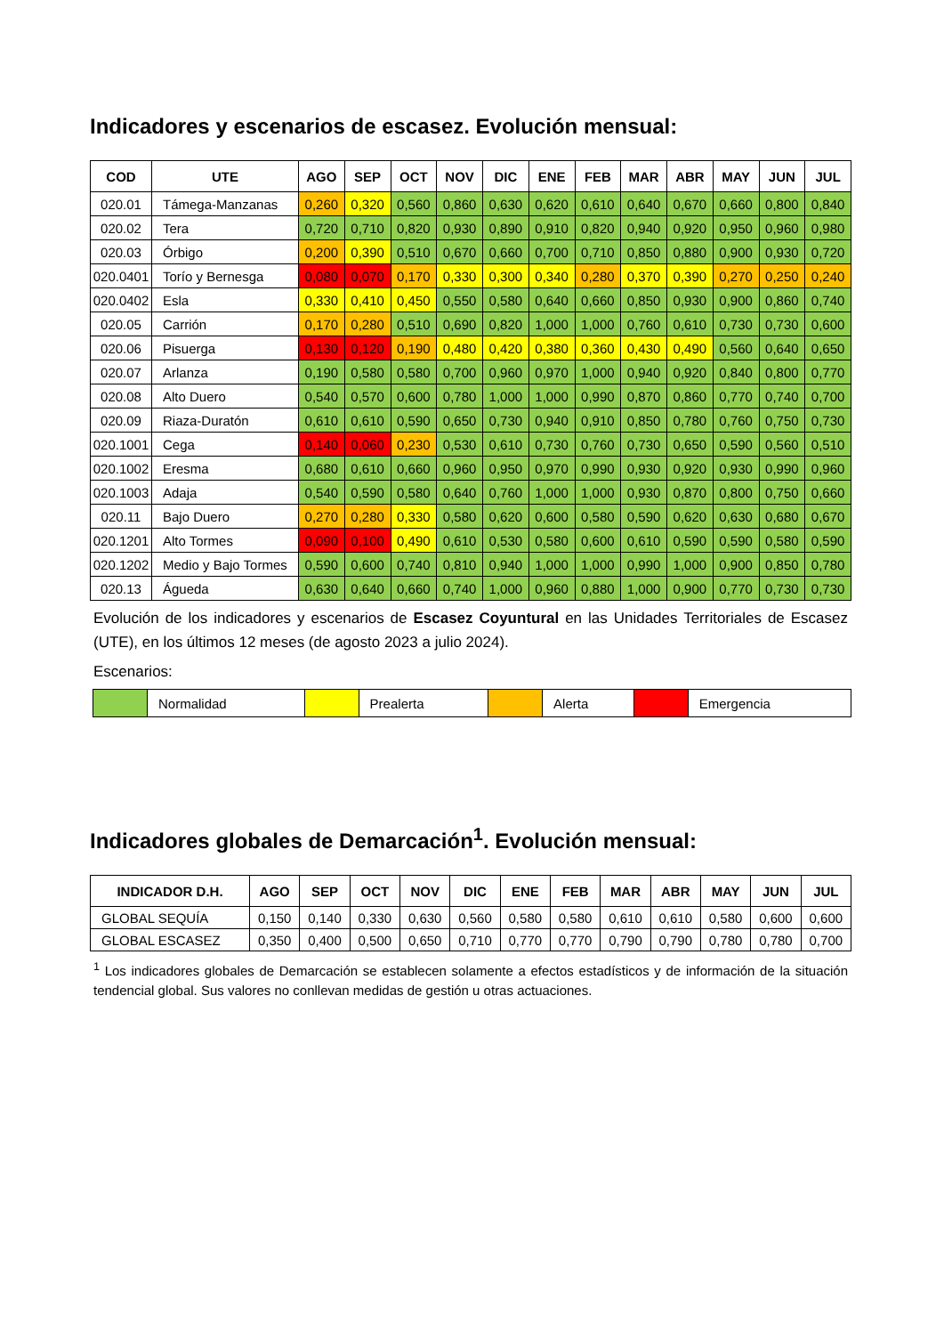Indicadores y escenarios de escasez. Evolución mensual:
| COD | UTE | AGO | SEP | OCT | NOV | DIC | ENE | FEB | MAR | ABR | MAY | JUN | JUL |
| --- | --- | --- | --- | --- | --- | --- | --- | --- | --- | --- | --- | --- | --- |
| 020.01 | Támega-Manzanas | 0,260 | 0,320 | 0,560 | 0,860 | 0,630 | 0,620 | 0,610 | 0,640 | 0,670 | 0,660 | 0,800 | 0,840 |
| 020.02 | Tera | 0,720 | 0,710 | 0,820 | 0,930 | 0,890 | 0,910 | 0,820 | 0,940 | 0,920 | 0,950 | 0,960 | 0,980 |
| 020.03 | Órbigo | 0,200 | 0,390 | 0,510 | 0,670 | 0,660 | 0,700 | 0,710 | 0,850 | 0,880 | 0,900 | 0,930 | 0,720 |
| 020.0401 | Torío y Bernesga | 0,080 | 0,070 | 0,170 | 0,330 | 0,300 | 0,340 | 0,280 | 0,370 | 0,390 | 0,270 | 0,250 | 0,240 |
| 020.0402 | Esla | 0,330 | 0,410 | 0,450 | 0,550 | 0,580 | 0,640 | 0,660 | 0,850 | 0,930 | 0,900 | 0,860 | 0,740 |
| 020.05 | Carrión | 0,170 | 0,280 | 0,510 | 0,690 | 0,820 | 1,000 | 1,000 | 0,760 | 0,610 | 0,730 | 0,730 | 0,600 |
| 020.06 | Pisuerga | 0,130 | 0,120 | 0,190 | 0,480 | 0,420 | 0,380 | 0,360 | 0,430 | 0,490 | 0,560 | 0,640 | 0,650 |
| 020.07 | Arlanza | 0,190 | 0,580 | 0,580 | 0,700 | 0,960 | 0,970 | 1,000 | 0,940 | 0,920 | 0,840 | 0,800 | 0,770 |
| 020.08 | Alto Duero | 0,540 | 0,570 | 0,600 | 0,780 | 1,000 | 1,000 | 0,990 | 0,870 | 0,860 | 0,770 | 0,740 | 0,700 |
| 020.09 | Riaza-Duratón | 0,610 | 0,610 | 0,590 | 0,650 | 0,730 | 0,940 | 0,910 | 0,850 | 0,780 | 0,760 | 0,750 | 0,730 |
| 020.1001 | Cega | 0,140 | 0,060 | 0,230 | 0,530 | 0,610 | 0,730 | 0,760 | 0,730 | 0,650 | 0,590 | 0,560 | 0,510 |
| 020.1002 | Eresma | 0,680 | 0,610 | 0,660 | 0,960 | 0,950 | 0,970 | 0,990 | 0,930 | 0,920 | 0,930 | 0,990 | 0,960 |
| 020.1003 | Adaja | 0,540 | 0,590 | 0,580 | 0,640 | 0,760 | 1,000 | 1,000 | 0,930 | 0,870 | 0,800 | 0,750 | 0,660 |
| 020.11 | Bajo Duero | 0,270 | 0,280 | 0,330 | 0,580 | 0,620 | 0,600 | 0,580 | 0,590 | 0,620 | 0,630 | 0,680 | 0,670 |
| 020.1201 | Alto Tormes | 0,090 | 0,100 | 0,490 | 0,610 | 0,530 | 0,580 | 0,600 | 0,610 | 0,590 | 0,590 | 0,580 | 0,590 |
| 020.1202 | Medio y Bajo Tormes | 0,590 | 0,600 | 0,740 | 0,810 | 0,940 | 1,000 | 1,000 | 0,990 | 1,000 | 0,900 | 0,850 | 0,780 |
| 020.13 | Águeda | 0,630 | 0,640 | 0,660 | 0,740 | 1,000 | 0,960 | 0,880 | 1,000 | 0,900 | 0,770 | 0,730 | 0,730 |
Evolución de los indicadores y escenarios de Escasez Coyuntural en las Unidades Territoriales de Escasez (UTE), en los últimos 12 meses (de agosto 2023 a julio 2024).
Escenarios:
| | Normalidad | | Prealerta | | Alerta | | Emergencia |
Indicadores globales de Demarcación<sup>1</sup>. Evolución mensual:
| INDICADOR D.H. | AGO | SEP | OCT | NOV | DIC | ENE | FEB | MAR | ABR | MAY | JUN | JUL |
| --- | --- | --- | --- | --- | --- | --- | --- | --- | --- | --- | --- | --- |
| GLOBAL SEQUÍA | 0,150 | 0,140 | 0,330 | 0,630 | 0,560 | 0,580 | 0,580 | 0,610 | 0,610 | 0,580 | 0,600 | 0,600 |
| GLOBAL ESCASEZ | 0,350 | 0,400 | 0,500 | 0,650 | 0,710 | 0,770 | 0,770 | 0,790 | 0,790 | 0,780 | 0,780 | 0,700 |
<sup>1</sup> Los indicadores globales de Demarcación se establecen solamente a efectos estadísticos y de información de la situación tendencial global. Sus valores no conllevan medidas de gestión u otras actuaciones.